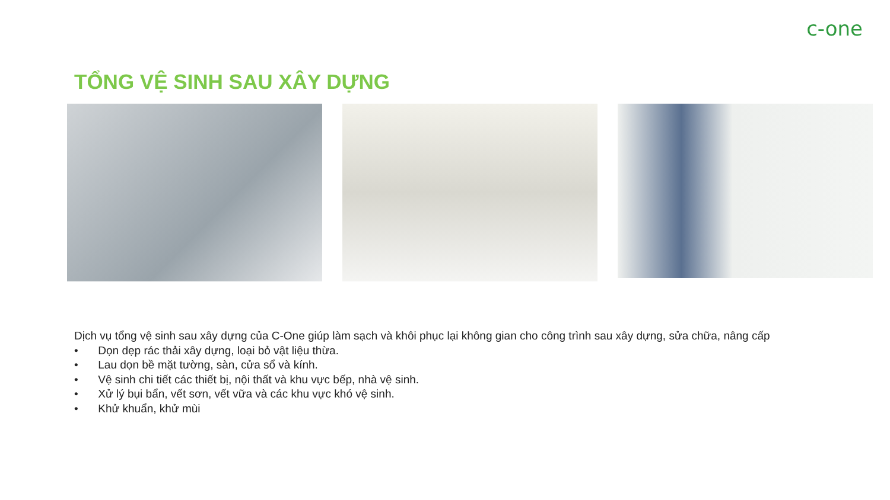c-one
TỔNG VỆ SINH SAU XÂY DỰNG
Dịch vụ tổng vệ sinh sau xây dựng của C-One giúp làm sạch và khôi phục lại không gian cho công trình sau xây dựng, sửa chữa, nâng cấp
• Dọn dẹp rác thải xây dựng, loại bỏ vật liệu thừa.
• Lau dọn bề mặt tường, sàn, cửa sổ và kính.
• Vệ sinh chi tiết các thiết bị, nội thất và khu vực bếp, nhà vệ sinh.
• Xử lý bụi bẩn, vết sơn, vết vữa và các khu vực khó vệ sinh.
• Khử khuẩn, khử mùi